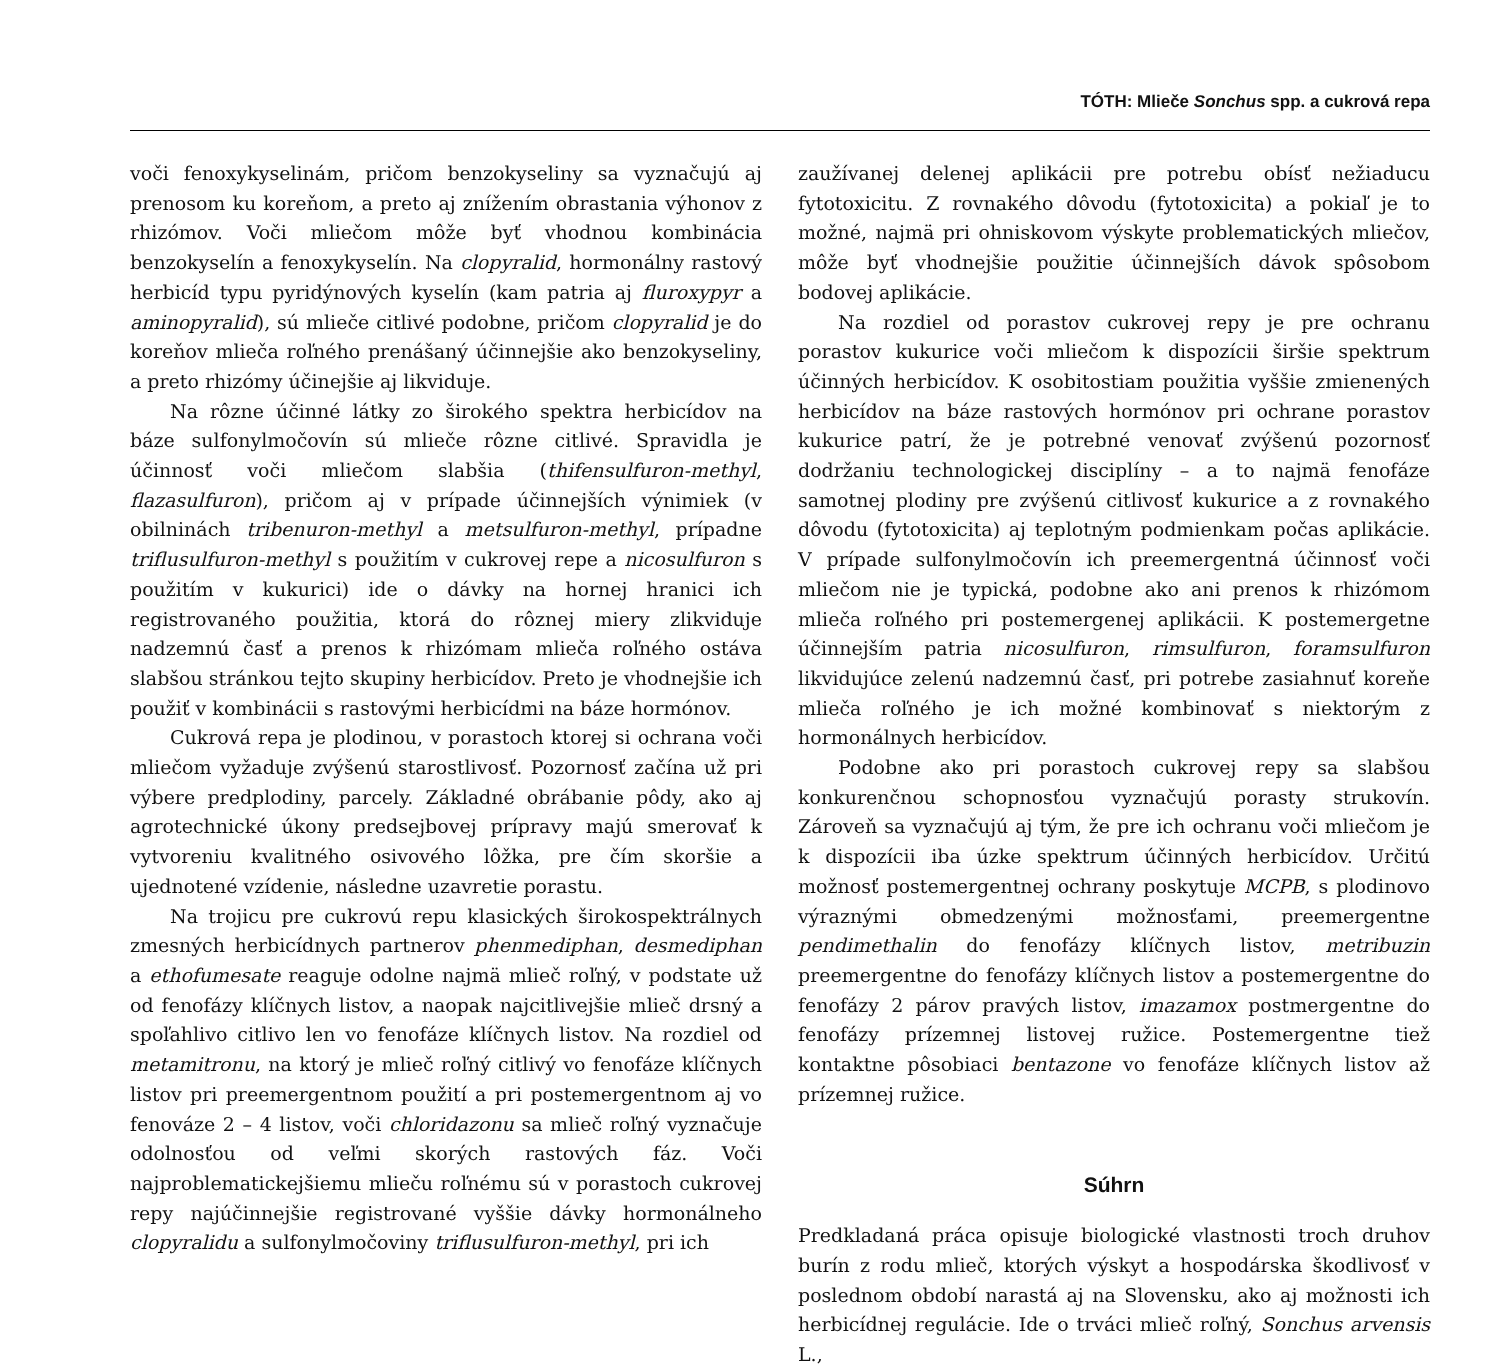TÓTH: Mliečе Sonchus spp. a cukrová repa
voči fenoxykyselinám, pričom benzokyseliny sa vyznačujú aj prenosom ku koreňom, a preto aj znížením obrastania výhonov z rhizómov. Voči mliečom môže byť vhodnou kombinácia benzokyselín a fenoxykyselín. Na clopyralid, hormonálny rastový herbicíd typu pyridýnových kyselín (kam patria aj fluroxypyr a aminopyralid), sú mlieče citlivé podobne, pričom clopyralid je do koreňov mlieča roľného prenášaný účinnejšie ako benzokyseliny, a preto rhizómy účinejšie aj likviduje.
Na rôzne účinné látky zo širokého spektra herbicídov na báze sulfonylmočovín sú mlieče rôzne citlivé. Spravidla je účinnosť voči mliečom slabšia (thifensulfuron-methyl, flazasulfuron), pričom aj v prípade účinnejších výnimiek (v obilninách tribenuron-methyl a metsulfuron-methyl, prípadne triflusulfuron-methyl s použitím v cukrovej repe a nicosulfuron s použitím v kukurici) ide o dávky na hornej hranici ich registrovaného použitia, ktorá do rôznej miery zlikviduje nadzemnú časť a prenos k rhizómam mlieča roľného ostáva slabšou stránkou tejto skupiny herbicídov. Preto je vhodnejšie ich použiť v kombinácii s rastovými herbicídmi na báze hormónov.
Cukrová repa je plodinou, v porastoch ktorej si ochrana voči mliečom vyžaduje zvýšenú starostlivosť. Pozornosť začína už pri výbere predplodiny, parcely. Základné obrábanie pôdy, ako aj agrotechnické úkony predsejbovej prípravy majú smerovať k vytvoreniu kvalitného osivového lôžka, pre čím skoršie a ujednotené vzídenie, následne uzavretie porastu.
Na trojicu pre cukrovú repu klasických širokospektrálnych zmesných herbicídnych partnerov phenmediphan, desmediphan a ethofumesate reaguje odolne najmä mlieč roľný, v podstate už od fenofázy klíčnych listov, a naopak najcitlivejšie mlieč drsný a spoľahlivo citlivo len vo fenofáze klíčnych listov. Na rozdiel od metamitronu, na ktorý je mlieč roľný citlivý vo fenofáze klíčnych listov pri preemergentnom použití a pri postemergentnom aj vo fenováze 2 – 4 listov, voči chloridazonu sa mlieč roľný vyznačuje odolnosťou od veľmi skorých rastových fáz. Voči najproblematickejšiemu mlieču roľnému sú v porastoch cukrovej repy najúčinnejšie registrované vyššie dávky hormonálneho clopyralidu a sulfonylmočoviny triflusulfuron-methyl, pri ich
zaužívanej delenej aplikácii pre potrebu obísť nežiaducu fytotoxicitu. Z rovnakého dôvodu (fytotoxicita) a pokiaľ je to možné, najmä pri ohniskovom výskyte problematických mliečov, môže byť vhodnejšie použitie účinnejších dávok spôsobom bodovej aplikácie.
Na rozdiel od porastov cukrovej repy je pre ochranu porastov kukurice voči mliečom k dispozícii širšie spektrum účinných herbicídov. K osobitostiam použitia vyššie zmienených herbicídov na báze rastových hormónov pri ochrane porastov kukurice patrí, že je potrebné venovať zvýšenú pozornosť dodržaniu technologickej disciplíny – a to najmä fenofáze samotnej plodiny pre zvýšenú citlivosť kukurice a z rovnakého dôvodu (fytotoxicita) aj teplotným podmienkam počas aplikácie. V prípade sulfonylmočovín ich preemergentná účinnosť voči mliečom nie je typická, podobne ako ani prenos k rhizómom mlieča roľného pri postemergenej aplikácii. K postemergetne účinnejším patria nicosulfuron, rimsulfuron, foramsulfuron likvidujúce zelenú nadzemnú časť, pri potrebe zasiahnuť koreňe mlieča roľného je ich možné kombinovať s niektorým z hormonálnych herbicídov.
Podobne ako pri porastoch cukrovej repy sa slabšou konkurenčnou schopnosťou vyznačujú porasty strukovín. Zároveň sa vyznačujú aj tým, že pre ich ochranu voči mliečom je k dispozícii iba úzke spektrum účinných herbicídov. Určitú možnosť postemergentnej ochrany poskytuje MCPB, s plodinovo výraznými obmedzenými možnosťami, preemergentne pendimethalin do fenofázy klíčnych listov, metribuzin preemergentne do fenofázy klíčnych listov a postemergentne do fenofázy 2 párov pravých listov, imazamox postmergentne do fenofázy prízemnej listovej ružice. Postemergentne tiež kontaktne pôsobiaci bentazone vo fenofáze klíčnych listov až prízemnej ružice.
Súhrn
Predkladaná práca opisuje biologické vlastnosti troch druhov burín z rodu mlieč, ktorých výskyt a hospodárska škodlivosť v poslednom období narastá aj na Slovensku, ako aj možnosti ich herbicídnej regulácie. Ide o trváci mlieč roľný, Sonchus arvensis L.,